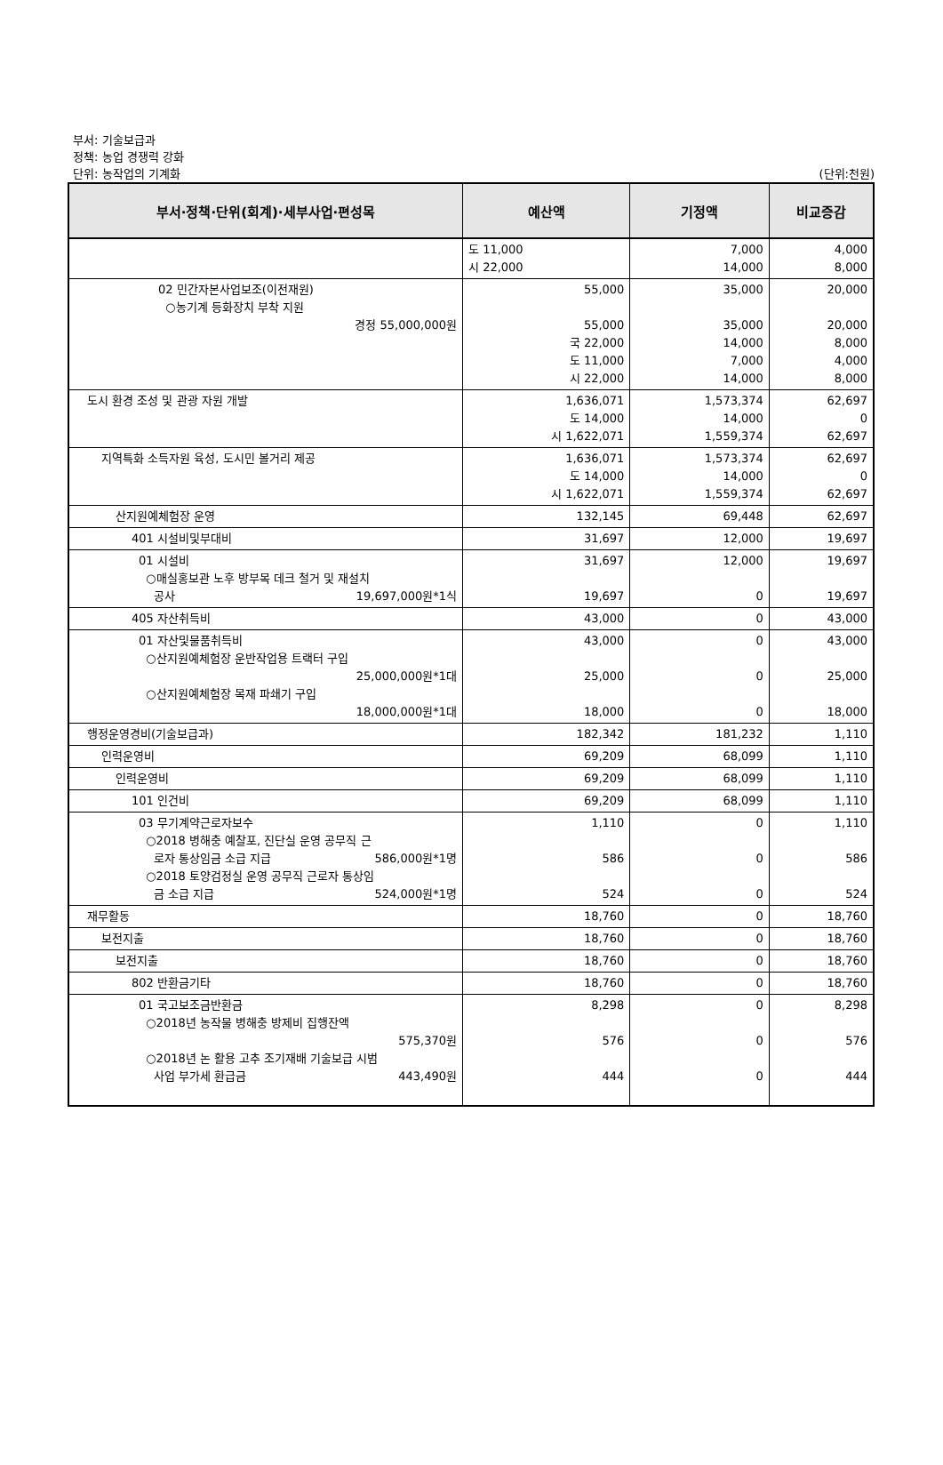부서: 기술보급과
정책: 농업 경쟁력 강화
단위: 농작업의 기계화
(단위:천원)
| 부서·정책·단위(회계)·세부사업·편성목 | 예산액 | 기정액 | 비교증감 |
| --- | --- | --- | --- |
| | 도 11,000 시 22,000 | 7,000 14,000 | 4,000 8,000 |
| 02 민간자본사업보조(이전재원) ○농기계 등화장치 부착 지원 경정 55,000,000원 | 55,000 55,000 국 22,000 도 11,000 시 22,000 | 35,000 35,000 14,000 7,000 14,000 | 20,000 20,000 8,000 4,000 8,000 |
| 도시 환경 조성 및 관광 자원 개발 | 1,636,071 도 14,000 시 1,622,071 | 1,573,374 14,000 1,559,374 | 62,697 0 62,697 |
| 지역특화 소득자원 육성, 도시민 볼거리 제공 | 1,636,071 도 14,000 시 1,622,071 | 1,573,374 14,000 1,559,374 | 62,697 0 62,697 |
| 산지원예체험장 운영 | 132,145 | 69,448 | 62,697 |
| 401 시설비및부대비 | 31,697 | 12,000 | 19,697 |
| 01 시설비 ○매실홍보관 노후 방부목 데크 철거 및 재설치 공사 19,697,000원*1식 | 31,697 19,697 | 12,000 0 | 19,697 19,697 |
| 405 자산취득비 | 43,000 | 0 | 43,000 |
| 01 자산및물품취득비 ○산지원예체험장 운반작업용 트랙터 구입 25,000,000원*1대 ○산지원예체험장 목재 파쇄기 구입 18,000,000원*1대 | 43,000 25,000 18,000 | 0 0 0 | 43,000 25,000 18,000 |
| 행정운영경비(기술보급과) | 182,342 | 181,232 | 1,110 |
| 인력운영비 | 69,209 | 68,099 | 1,110 |
| 인력운영비 | 69,209 | 68,099 | 1,110 |
| 101 인건비 | 69,209 | 68,099 | 1,110 |
| 03 무기계약근로자보수 ○2018 병해충 예찰포, 진단실 운영 공무직 근 로자 통상임금 소급 지급 586,000원*1명 ○2018 토양검정실 운영 공무직 근로자 통상임 금 소급 지급 524,000원*1명 | 1,110 586 524 | 0 0 0 | 1,110 586 524 |
| 재무활동 | 18,760 | 0 | 18,760 |
| 보전지출 | 18,760 | 0 | 18,760 |
| 보전지출 | 18,760 | 0 | 18,760 |
| 802 반환금기타 | 18,760 | 0 | 18,760 |
| 01 국고보조금반환금 ○2018년 농작물 병해충 방제비 집행잔액 575,370원 ○2018년 논 활용 고추 조기재배 기술보급 시범 사업 부가세 환급금 443,490원 | 8,298 576 444 | 0 0 0 | 8,298 576 444 |